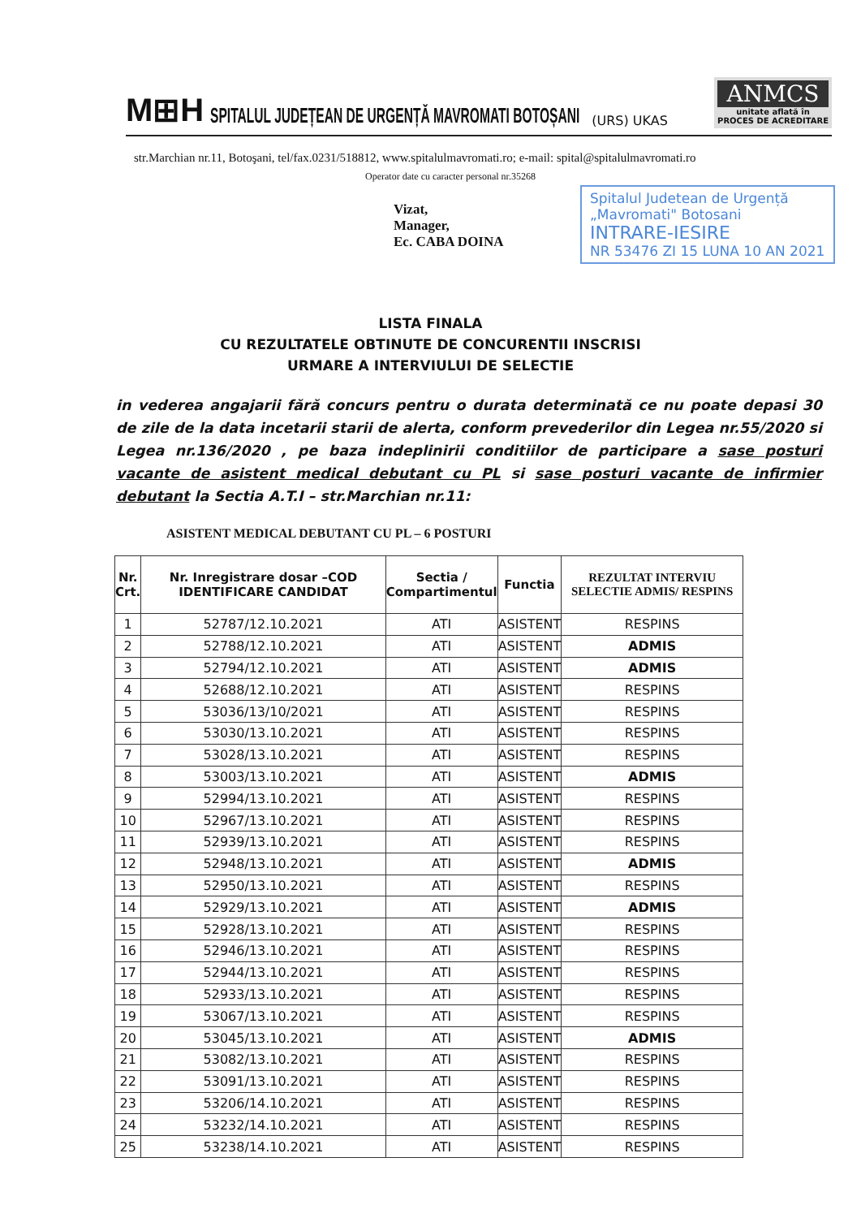M⊞H SPITALUL JUDEȚEAN DE URGENȚĂ MAVROMATI BOTOȘANI (URS) UKAS
ANMCS
unitate aflată în
PROCES DE ACREDITARE
str.Marchian nr.11, Botoşani, tel/fax.0231/518812, www.spitalulmavromati.ro; e-mail: spital@spitalulmavromati.ro
Operator date cu caracter personal nr.35268
Vizat,
Manager,
Ec. CABA DOINA
Spitalul Judetean de Urgență „Mavromati" Botosani
INTRARE-IESIRE
NR 53476 ZI 15 LUNA 10 AN 2021
LISTA FINALA
CU REZULTATELE OBTINUTE DE CONCURENTII INSCRISI
URMARE A INTERVIULUI DE SELECTIE
in vederea angajarii fără concurs pentru o durata determinată ce nu poate depasi 30 de zile de la data incetarii starii de alerta, conform prevederilor din Legea nr.55/2020 si Legea nr.136/2020 , pe baza indeplinirii conditiilor de participare a sase posturi vacante de asistent medical debutant cu PL si sase posturi vacante de infirmier debutant la Sectia A.T.I – str.Marchian nr.11:
ASISTENT MEDICAL DEBUTANT CU PL – 6 POSTURI
| Nr. Crt. | Nr. Inregistrare dosar –COD IDENTIFICARE CANDIDAT | Sectia / Compartimentul | Functia | REZULTAT INTERVIU SELECTIE ADMIS/ RESPINS |
| --- | --- | --- | --- | --- |
| 1 | 52787/12.10.2021 | ATI | ASISTENT | RESPINS |
| 2 | 52788/12.10.2021 | ATI | ASISTENT | ADMIS |
| 3 | 52794/12.10.2021 | ATI | ASISTENT | ADMIS |
| 4 | 52688/12.10.2021 | ATI | ASISTENT | RESPINS |
| 5 | 53036/13/10/2021 | ATI | ASISTENT | RESPINS |
| 6 | 53030/13.10.2021 | ATI | ASISTENT | RESPINS |
| 7 | 53028/13.10.2021 | ATI | ASISTENT | RESPINS |
| 8 | 53003/13.10.2021 | ATI | ASISTENT | ADMIS |
| 9 | 52994/13.10.2021 | ATI | ASISTENT | RESPINS |
| 10 | 52967/13.10.2021 | ATI | ASISTENT | RESPINS |
| 11 | 52939/13.10.2021 | ATI | ASISTENT | RESPINS |
| 12 | 52948/13.10.2021 | ATI | ASISTENT | ADMIS |
| 13 | 52950/13.10.2021 | ATI | ASISTENT | RESPINS |
| 14 | 52929/13.10.2021 | ATI | ASISTENT | ADMIS |
| 15 | 52928/13.10.2021 | ATI | ASISTENT | RESPINS |
| 16 | 52946/13.10.2021 | ATI | ASISTENT | RESPINS |
| 17 | 52944/13.10.2021 | ATI | ASISTENT | RESPINS |
| 18 | 52933/13.10.2021 | ATI | ASISTENT | RESPINS |
| 19 | 53067/13.10.2021 | ATI | ASISTENT | RESPINS |
| 20 | 53045/13.10.2021 | ATI | ASISTENT | ADMIS |
| 21 | 53082/13.10.2021 | ATI | ASISTENT | RESPINS |
| 22 | 53091/13.10.2021 | ATI | ASISTENT | RESPINS |
| 23 | 53206/14.10.2021 | ATI | ASISTENT | RESPINS |
| 24 | 53232/14.10.2021 | ATI | ASISTENT | RESPINS |
| 25 | 53238/14.10.2021 | ATI | ASISTENT | RESPINS |